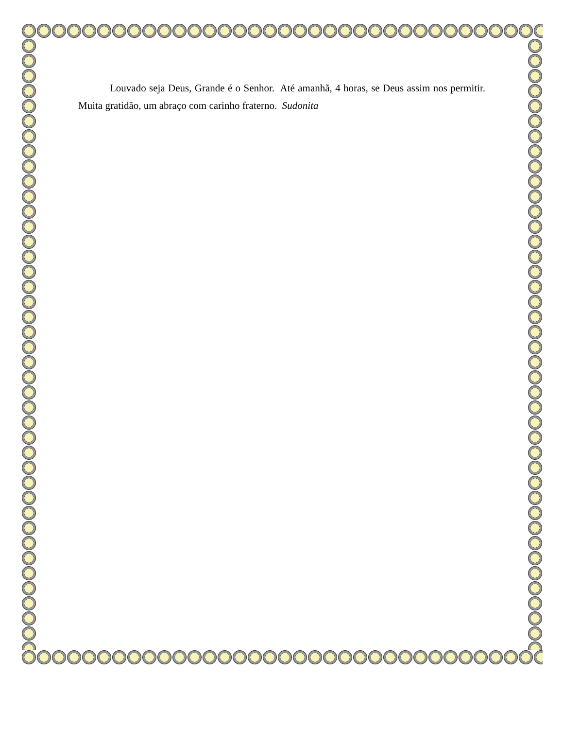Louvado seja Deus, Grande é o Senhor. Até amanhã, 4 horas, se Deus assim nos permitir. Muita gratidão, um abraço com carinho fraterno. Sudonita